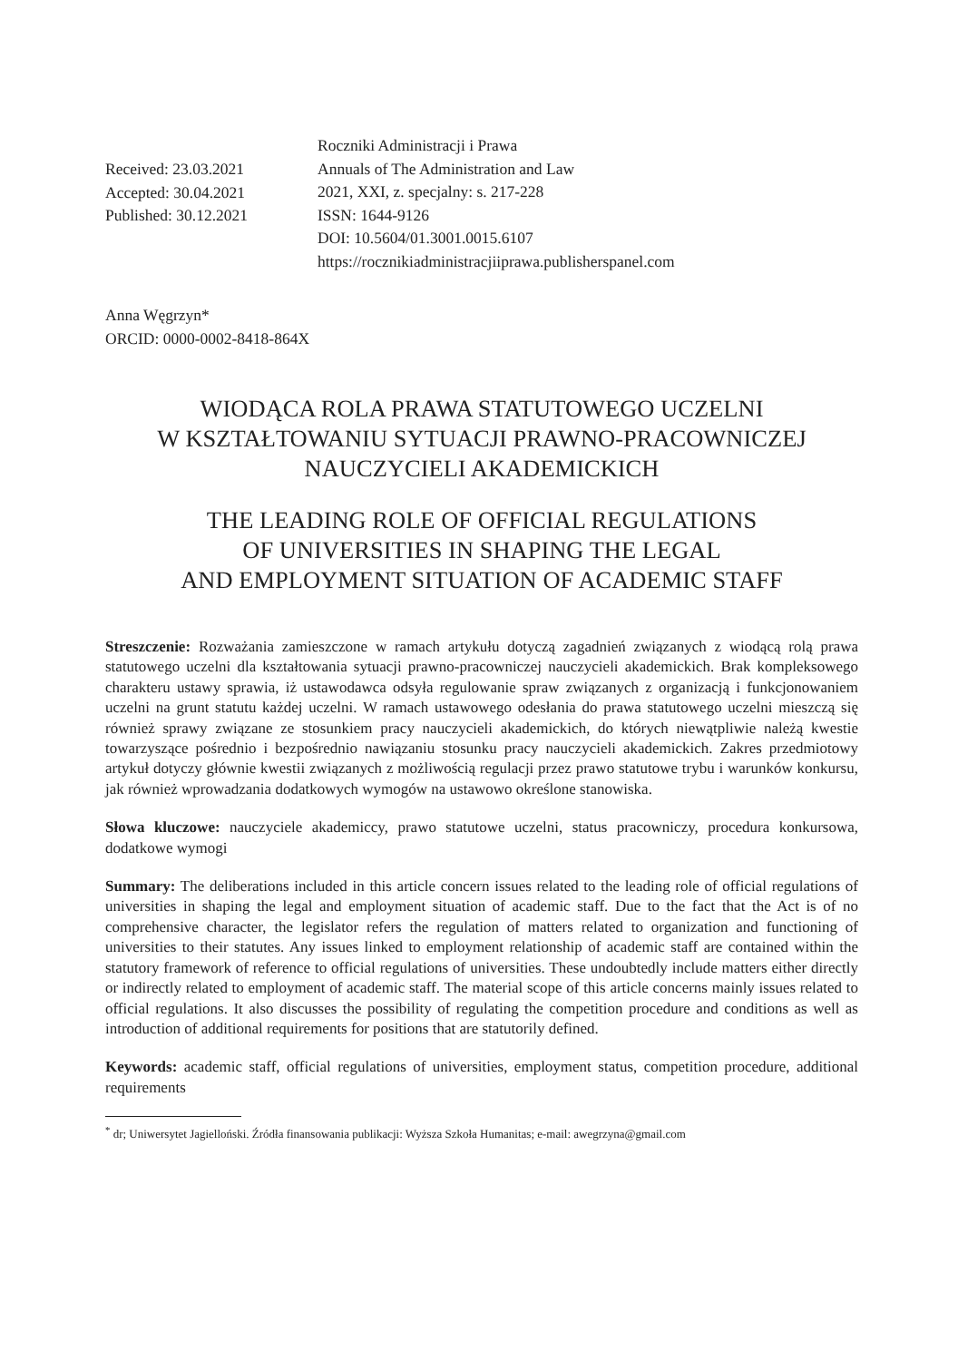Received: 23.03.2021
Accepted: 30.04.2021
Published: 30.12.2021
Roczniki Administracji i Prawa
Annuals of The Administration and Law
2021, XXI, z. specjalny: s. 217-228
ISSN: 1644-9126
DOI: 10.5604/01.3001.0015.6107
https://rocznikiadministracjiiprawa.publisherspanel.com
Anna Węgrzyn*
ORCID: 0000-0002-8418-864X
WIODĄCA ROLA PRAWA STATUTOWEGO UCZELNI
W KSZTAŁTOWANIU SYTUACJI PRAWNO-PRACOWNICZEJ
NAUCZYCIELI AKADEMICKICH
THE LEADING ROLE OF OFFICIAL REGULATIONS
OF UNIVERSITIES IN SHAPING THE LEGAL
AND EMPLOYMENT SITUATION OF ACADEMIC STAFF
Streszczenie: Rozważania zamieszczone w ramach artykułu dotyczą zagadnień związanych z wiodącą rolą prawa statutowego uczelni dla kształtowania sytuacji prawno-pracowniczej nauczycieli akademickich. Brak kompleksowego charakteru ustawy sprawia, iż ustawodawca odsyła regulowanie spraw związanych z organizacją i funkcjonowaniem uczelni na grunt statutu każdej uczelni. W ramach ustawowego odesłania do prawa statutowego uczelni mieszczą się również sprawy związane ze stosunkiem pracy nauczycieli akademickich, do których niewątpliwie należą kwestie towarzyszące pośrednio i bezpośrednio nawiązaniu stosunku pracy nauczycieli akademickich. Zakres przedmiotowy artykuł dotyczy głównie kwestii związanych z możliwością regulacji przez prawo statutowe trybu i warunków konkursu, jak również wprowadzania dodatkowych wymogów na ustawowo określone stanowiska.
Słowa kluczowe: nauczyciele akademiccy, prawo statutowe uczelni, status pracowniczy, procedura konkursowa, dodatkowe wymogi
Summary: The deliberations included in this article concern issues related to the leading role of official regulations of universities in shaping the legal and employment situation of academic staff. Due to the fact that the Act is of no comprehensive character, the legislator refers the regulation of matters related to organization and functioning of universities to their statutes. Any issues linked to employment relationship of academic staff are contained within the statutory framework of reference to official regulations of universities. These undoubtedly include matters either directly or indirectly related to employment of academic staff. The material scope of this article concerns mainly issues related to official regulations. It also discusses the possibility of regulating the competition procedure and conditions as well as introduction of additional requirements for positions that are statutorily defined.
Keywords: academic staff, official regulations of universities, employment status, competition procedure, additional requirements
<sup>*</sup> dr; Uniwersytet Jagielloński. Źródła finansowania publikacji: Wyższa Szkoła Humanitas; e-mail: awegrzyna@gmail.com